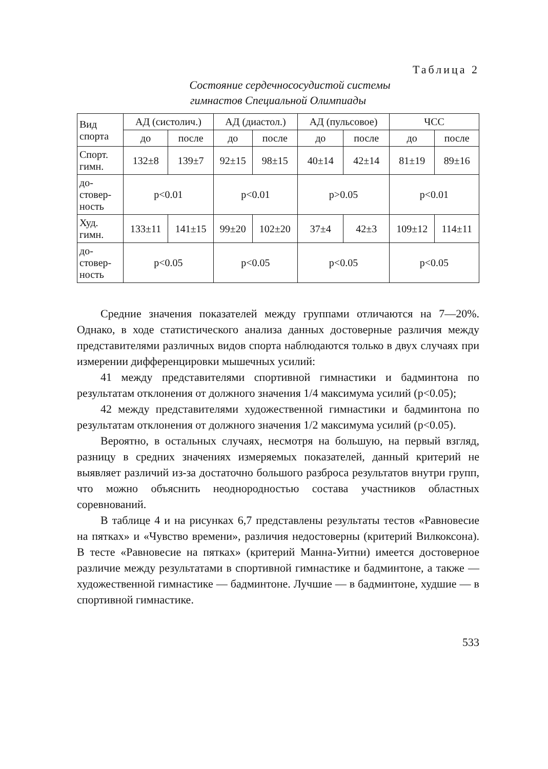Таблица 2
Состояние сердечнососудистой системы
гимнастов Специальной Олимпиады
| Вид спорта | АД (систолич.) | | АД (диастол.) | | АД (пульсовое) | | ЧСС | |
| --- | --- | --- | --- | --- | --- | --- | --- | --- |
| | до | после | до | после | до | после | до | после |
| Спорт. гимн. | 132±8 | 139±7 | 92±15 | 98±15 | 40±14 | 42±14 | 81±19 | 89±16 |
| до- стовер- ность | p<0.01 | | p<0.01 | | p>0.05 | | p<0.01 | |
| Худ. гимн. | 133±11 | 141±15 | 99±20 | 102±20 | 37±4 | 42±3 | 109±12 | 114±11 |
| до- стовер- ность | p<0.05 | | p<0.05 | | p<0.05 | | p<0.05 | |
Средние значения показателей между группами отличаются на 7—20%. Однако, в ходе статистического анализа данных достоверные различия между представителями различных видов спорта наблюдаются только в двух случаях при измерении дифференцировки мышечных усилий:
41 между представителями спортивной гимнастики и бадминтона по результатам отклонения от должного значения 1/4 максимума усилий (p<0.05);
42 между представителями художественной гимнастики и бадминтона по результатам отклонения от должного значения 1/2 максимума усилий (p<0.05).
Вероятно, в остальных случаях, несмотря на большую, на первый взгляд, разницу в средних значениях измеряемых показателей, данный критерий не выявляет различий из-за достаточно большого разброса результатов внутри групп, что можно объяснить неоднородностью состава участников областных соревнований.
В таблице 4 и на рисунках 6,7 представлены результаты тестов «Равновесие на пятках» и «Чувство времени», различия недостоверны (критерий Вилкоксона). В тесте «Равновесие на пятках» (критерий Манна-Уитни) имеется достоверное различие между результатами в спортивной гимнастике и бадминтоне, а также — художественной гимнастике — бадминтоне. Лучшие — в бадминтоне, худшие — в спортивной гимнастике.
533